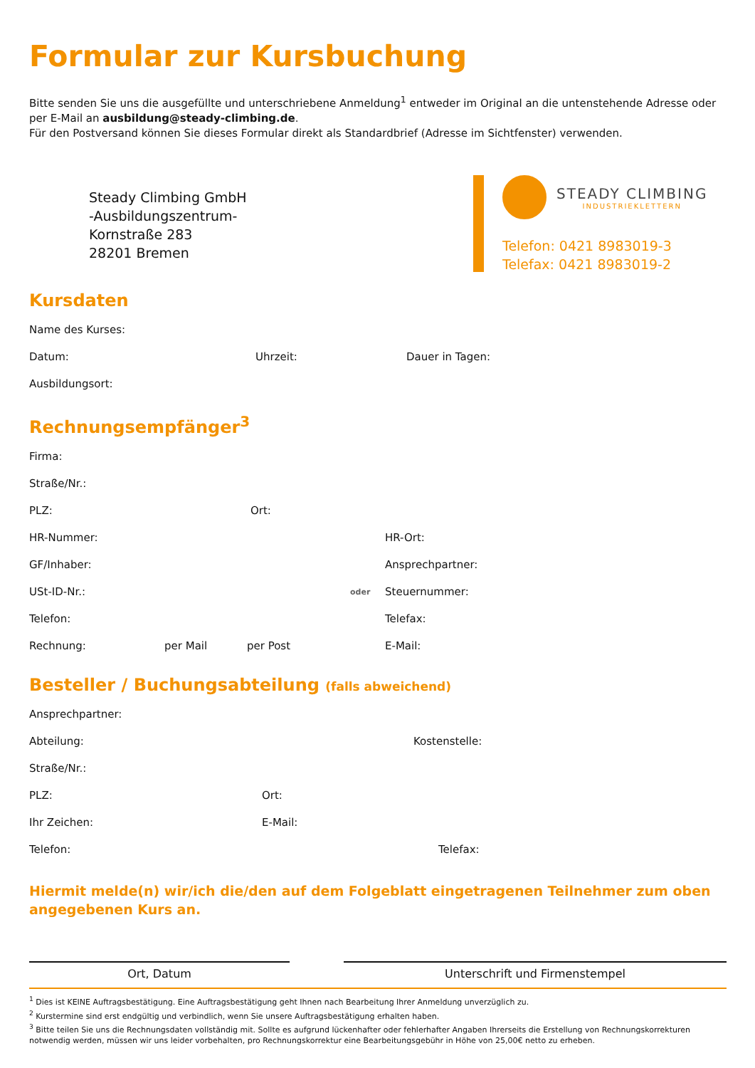Formular zur Kursbuchung
Bitte senden Sie uns die ausgefüllte und unterschriebene Anmeldung<sup>1</sup> entweder im Original an die untenstehende Adresse oder per E-Mail an ausbildung@steady-climbing.de.
Für den Postversand können Sie dieses Formular direkt als Standardbrief (Adresse im Sichtfenster) verwenden.
Steady Climbing GmbH
-Ausbildungszentrum-
Kornstraße 283
28201 Bremen
STEADY CLIMBING
INDUSTRIEKLETTERN
Telefon: 0421 8983019-3
Telefax: 0421 8983019-2
Kursdaten
Name des Kurses:
Datum: Uhrzeit: Dauer in Tagen:
Ausbildungsort:
Rechnungsempfänger<sup>3</sup>
Firma:
Straße/Nr.:
PLZ: Ort:
HR-Nummer: HR-Ort:
GF/Inhaber: Ansprechpartner:
USt-ID-Nr.: oder Steuernummer:
Telefon: Telefax:
Rechnung: per Mail per Post E-Mail:
Besteller / Buchungsabteilung (falls abweichend)
Ansprechpartner:
Abteilung: Kostenstelle:
Straße/Nr.:
PLZ: Ort:
Ihr Zeichen: E-Mail:
Telefon: Telefax:
Hiermit melde(n) wir/ich die/den auf dem Folgeblatt eingetragenen Teilnehmer zum oben angegebenen Kurs an.
Ort, Datum Unterschrift und Firmenstempel
<sup>1</sup> Dies ist KEINE Auftragsbestätigung. Eine Auftragsbestätigung geht Ihnen nach Bearbeitung Ihrer Anmeldung unverzüglich zu.
<sup>2</sup> Kurstermine sind erst endgültig und verbindlich, wenn Sie unsere Auftragsbestätigung erhalten haben.
<sup>3</sup> Bitte teilen Sie uns die Rechnungsdaten vollständig mit. Sollte es aufgrund lückenhafter oder fehlerhafter Angaben Ihrerseits die Erstellung von Rechnungskorrekturen notwendig werden, müssen wir uns leider vorbehalten, pro Rechnungskorrektur eine Bearbeitungsgebühr in Höhe von 25,00€ netto zu erheben.